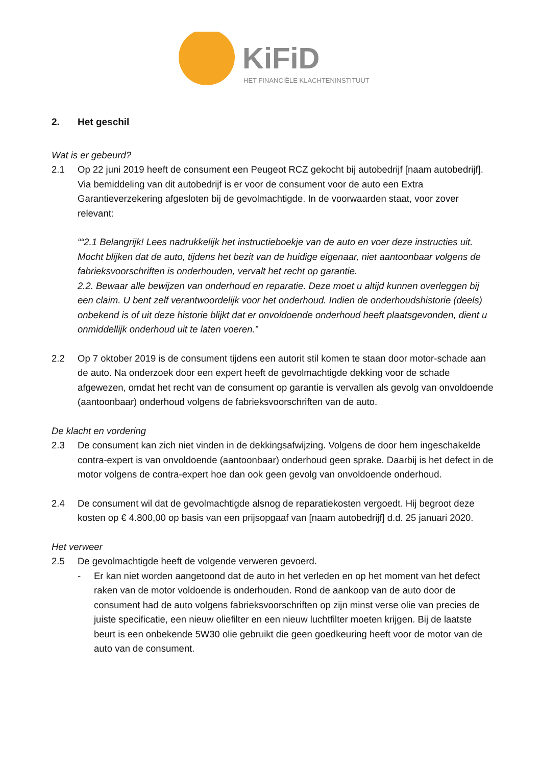KiFiD
HET FINANCIËLE KLACHTENINSTITUUT
2. Het geschil
Wat is er gebeurd?
2.1 Op 22 juni 2019 heeft de consument een Peugeot RCZ gekocht bij autobedrijf [naam autobedrijf]. Via bemiddeling van dit autobedrijf is er voor de consument voor de auto een Extra Garantieverzekering afgesloten bij de gevolmachtigde. In de voorwaarden staat, voor zover relevant:
““2.1 Belangrijk! Lees nadrukkelijk het instructieboekje van de auto en voer deze instructies uit. Mocht blijken dat de auto, tijdens het bezit van de huidige eigenaar, niet aantoonbaar volgens de fabrieksvoorschriften is onderhouden, vervalt het recht op garantie.
2.2. Bewaar alle bewijzen van onderhoud en reparatie. Deze moet u altijd kunnen overleggen bij een claim. U bent zelf verantwoordelijk voor het onderhoud. Indien de onderhoudshistorie (deels) onbekend is of uit deze historie blijkt dat er onvoldoende onderhoud heeft plaatsgevonden, dient u onmiddellijk onderhoud uit te laten voeren.”
2.2 Op 7 oktober 2019 is de consument tijdens een autorit stil komen te staan door motor-schade aan de auto. Na onderzoek door een expert heeft de gevolmachtigde dekking voor de schade afgewezen, omdat het recht van de consument op garantie is vervallen als gevolg van onvoldoende (aantoonbaar) onderhoud volgens de fabrieksvoorschriften van de auto.
De klacht en vordering
2.3 De consument kan zich niet vinden in de dekkingsafwijzing. Volgens de door hem ingeschakelde contra-expert is van onvoldoende (aantoonbaar) onderhoud geen sprake. Daarbij is het defect in de motor volgens de contra-expert hoe dan ook geen gevolg van onvoldoende onderhoud.
2.4 De consument wil dat de gevolmachtigde alsnog de reparatiekosten vergoedt. Hij begroot deze kosten op € 4.800,00 op basis van een prijsopgaaf van [naam autobedrijf] d.d. 25 januari 2020.
Het verweer
2.5 De gevolmachtigde heeft de volgende verweren gevoerd.
- Er kan niet worden aangetoond dat de auto in het verleden en op het moment van het defect raken van de motor voldoende is onderhouden. Rond de aankoop van de auto door de consument had de auto volgens fabrieksvoorschriften op zijn minst verse olie van precies de juiste specificatie, een nieuw oliefilter en een nieuw luchtfilter moeten krijgen. Bij de laatste beurt is een onbekende 5W30 olie gebruikt die geen goedkeuring heeft voor de motor van de auto van de consument.